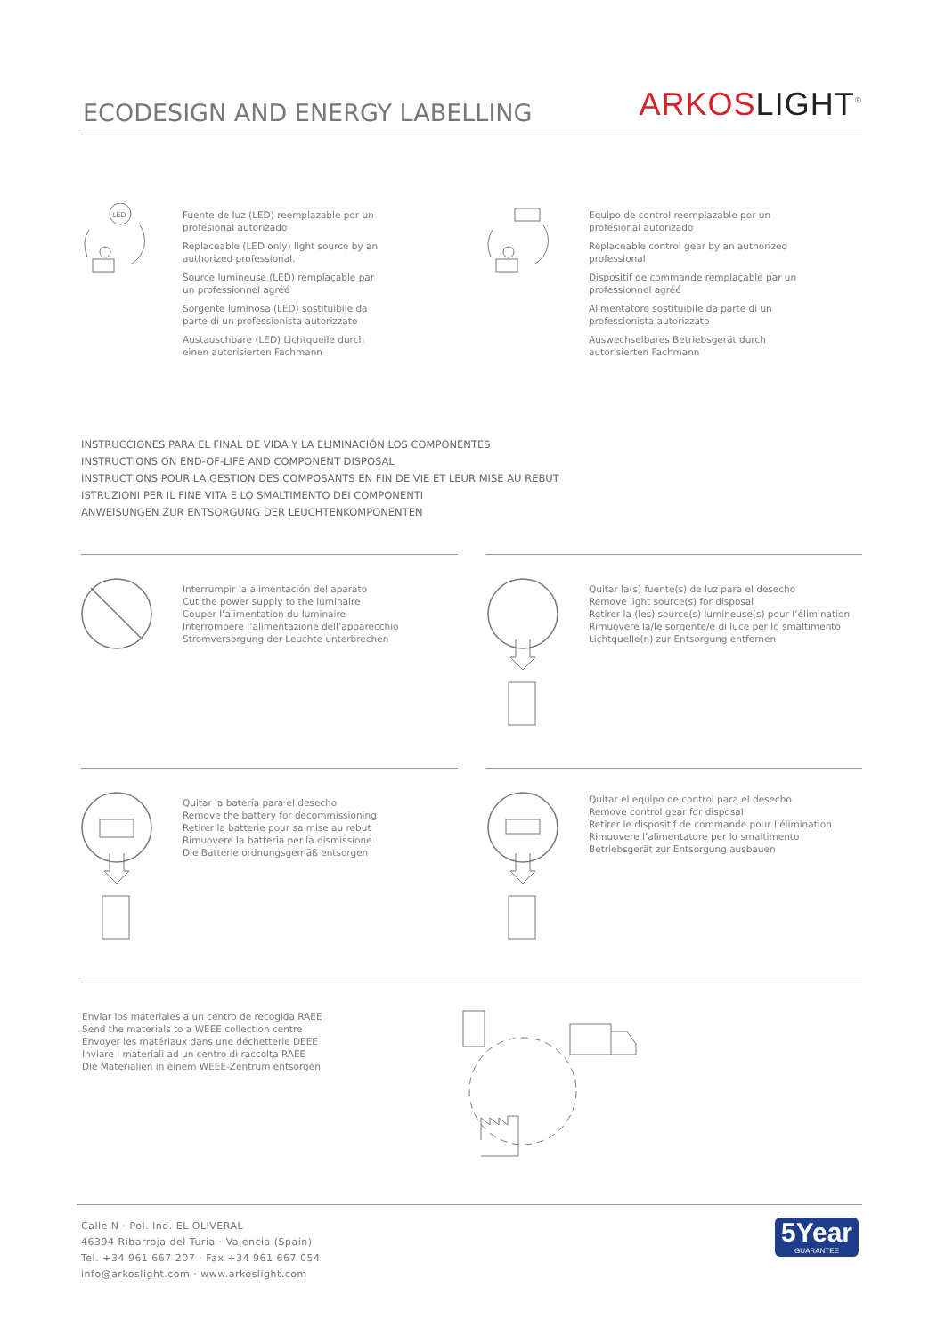ECODESIGN AND ENERGY LABELLING
ARKOS LIGHT<sup>®</sup>
LED
Fuente de luz (LED) reemplazable por un profesional autorizado
Replaceable (LED only) light source by an authorized professional.
Source lumineuse (LED) remplaçable par un professionnel agréé
Sorgente luminosa (LED) sostituibile da parte di un professionista autorizzato
Austauschbare (LED) Lichtquelle durch einen autorisierten Fachmann
Equipo de control reemplazable por un profesional autorizado
Replaceable control gear by an authorized professional
Dispositif de commande remplaçable par un professionnel agréé
Alimentatore sostituibile da parte di un professionista autorizzato
Auswechselbares Betriebsgerät durch autorisierten Fachmann
INSTRUCCIONES PARA EL FINAL DE VIDA Y LA ELIMINACIÓN LOS COMPONENTES
INSTRUCTIONS ON END-OF-LIFE AND COMPONENT DISPOSAL
INSTRUCTIONS POUR LA GESTION DES COMPOSANTS EN FIN DE VIE ET LEUR MISE AU REBUT
ISTRUZIONI PER IL FINE VITA E LO SMALTIMENTO DEI COMPONENTI
ANWEISUNGEN ZUR ENTSORGUNG DER LEUCHTENKOMPONENTEN
Interrumpir la alimentación del aparato
Cut the power supply to the luminaire
Couper l’alimentation du luminaire
Interrompere l’alimentazione dell’apparecchio
Stromversorgung der Leuchte unterbrechen
Quitar la(s) fuente(s) de luz para el desecho
Remove light source(s) for disposal
Retirer la (les) source(s) lumineuse(s) pour l’élimination
Rimuovere la/le sorgente/e di luce per lo smaltimento
Lichtquelle(n) zur Entsorgung entfernen
Quitar la batería para el desecho
Remove the battery for decommissioning
Retirer la batterie pour sa mise au rebut
Rimuovere la batteria per la dismissione
Die Batterie ordnungsgemäß entsorgen
Quitar el equipo de control para el desecho
Remove control gear for disposal
Retirer le dispositif de commande pour l’élimination
Rimuovere l’alimentatore per lo smaltimento
Betriebsgerät zur Entsorgung ausbauen
Enviar los materiales a un centro de recogida RAEE
Send the materials to a WEEE collection centre
Envoyer les matériaux dans une déchetterie DEEE
Inviare i materiali ad un centro di raccolta RAEE
Die Materialien in einem WEEE-Zentrum entsorgen
Calle N · Pol. Ind. EL OLIVERAL
46394 Ribarroja del Turia · Valencia (Spain)
Tel. +34 961 667 207 · Fax +34 961 667 054
info@arkoslight.com · www.arkoslight.com
5Year
GUARANTEE